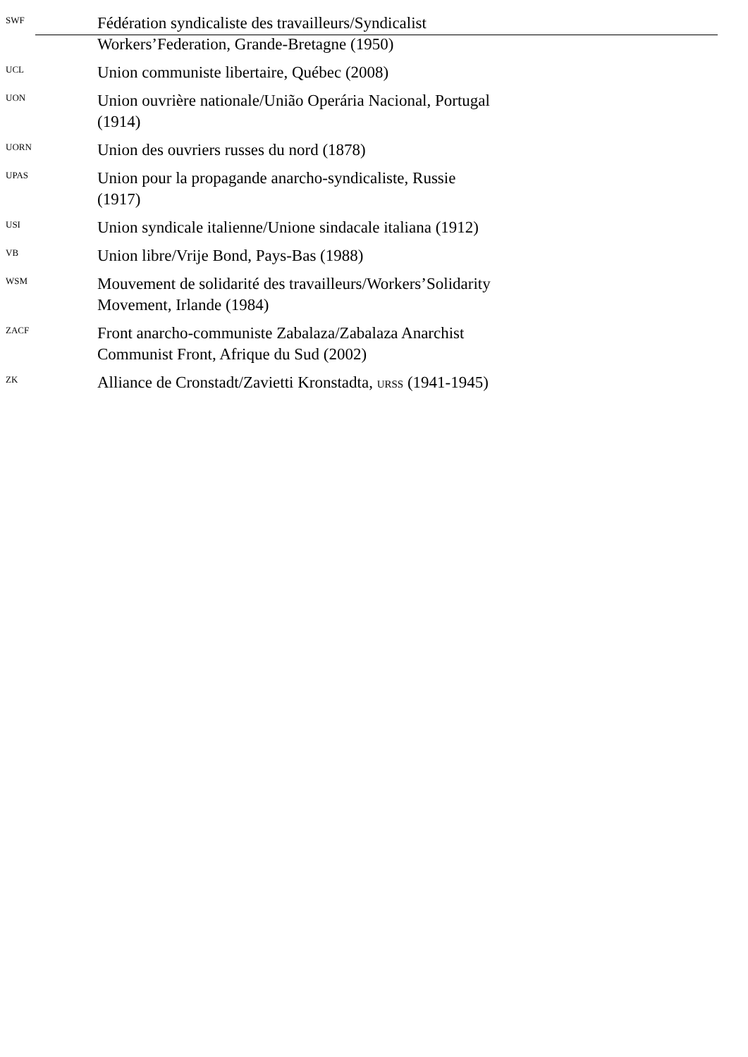SWF
Fédération syndicaliste des travailleurs/Syndicalist Workers’Federation, Grande-Bretagne (1950)
UCL
Union communiste libertaire, Québec (2008)
UON
Union ouvrière nationale/União Operária Nacional, Portugal (1914)
UORN
Union des ouvriers russes du nord (1878)
UPAS
Union pour la propagande anarcho-syndicaliste, Russie (1917)
USI
Union syndicale italienne/Unione sindacale italiana (1912)
VB
Union libre/Vrije Bond, Pays-Bas (1988)
WSM
Mouvement de solidarité des travailleurs/Workers’Solidarity Movement, Irlande (1984)
ZACF
Front anarcho-communiste Zabalaza/Zabalaza Anarchist Communist Front, Afrique du Sud (2002)
ZK
Alliance de Cronstadt/Zavietti Kronstadta, URSS (1941-1945)